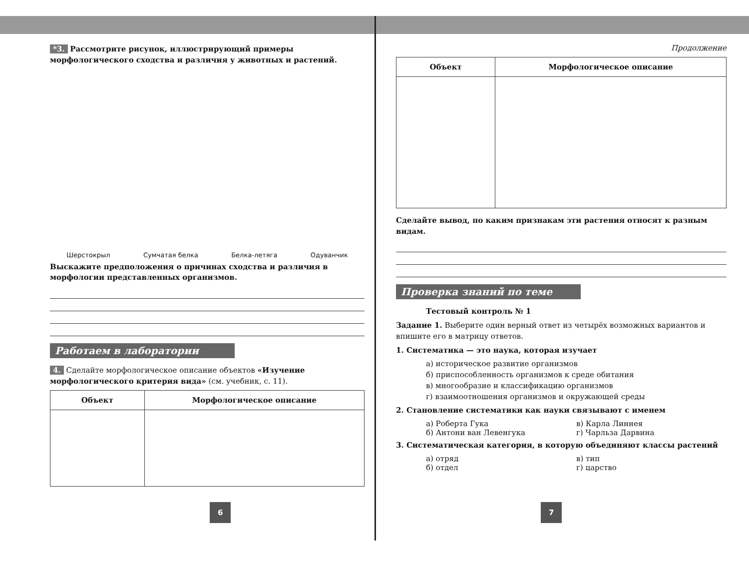*3. Рассмотрите рисунок, иллюстрирующий примеры морфологического сходства и различия у животных и растений.
Шерстокрыл Сумчатая белка Белка-летяга Одуванчик
Выскажите предположения о причинах сходства и различия в морфологии представленных организмов.
Работаем в лаборатории
4. Сделайте морфологическое описание объектов «Изучение морфологического критерия вида» (см. учебник, с. 11).
| Объект | Морфологическое описание |
| --- | --- |
6
Продолжение
| Объект | Морфологическое описание |
| --- | --- |
Сделайте вывод, по каким признакам эти растения относят к разным видам.
Проверка знаний по теме
Тестовый контроль № 1
Задание 1. Выберите один верный ответ из четырёх возможных вариантов и впишите его в матрицу ответов.
1. Систематика — это наука, которая изучает
а) историческое развитие организмов
б) приспособленность организмов к среде обитания
в) многообразие и классификацию организмов
г) взаимоотношения организмов и окружающей среды
2. Становление систематики как науки связывают с именем
а) Роберта Гука
б) Антони ван Левенгука
в) Карла Линнея
г) Чарльза Дарвина
3. Систематическая категория, в которую объединяют классы растений
а) отряд
б) отдел
в) тип
г) царство
7